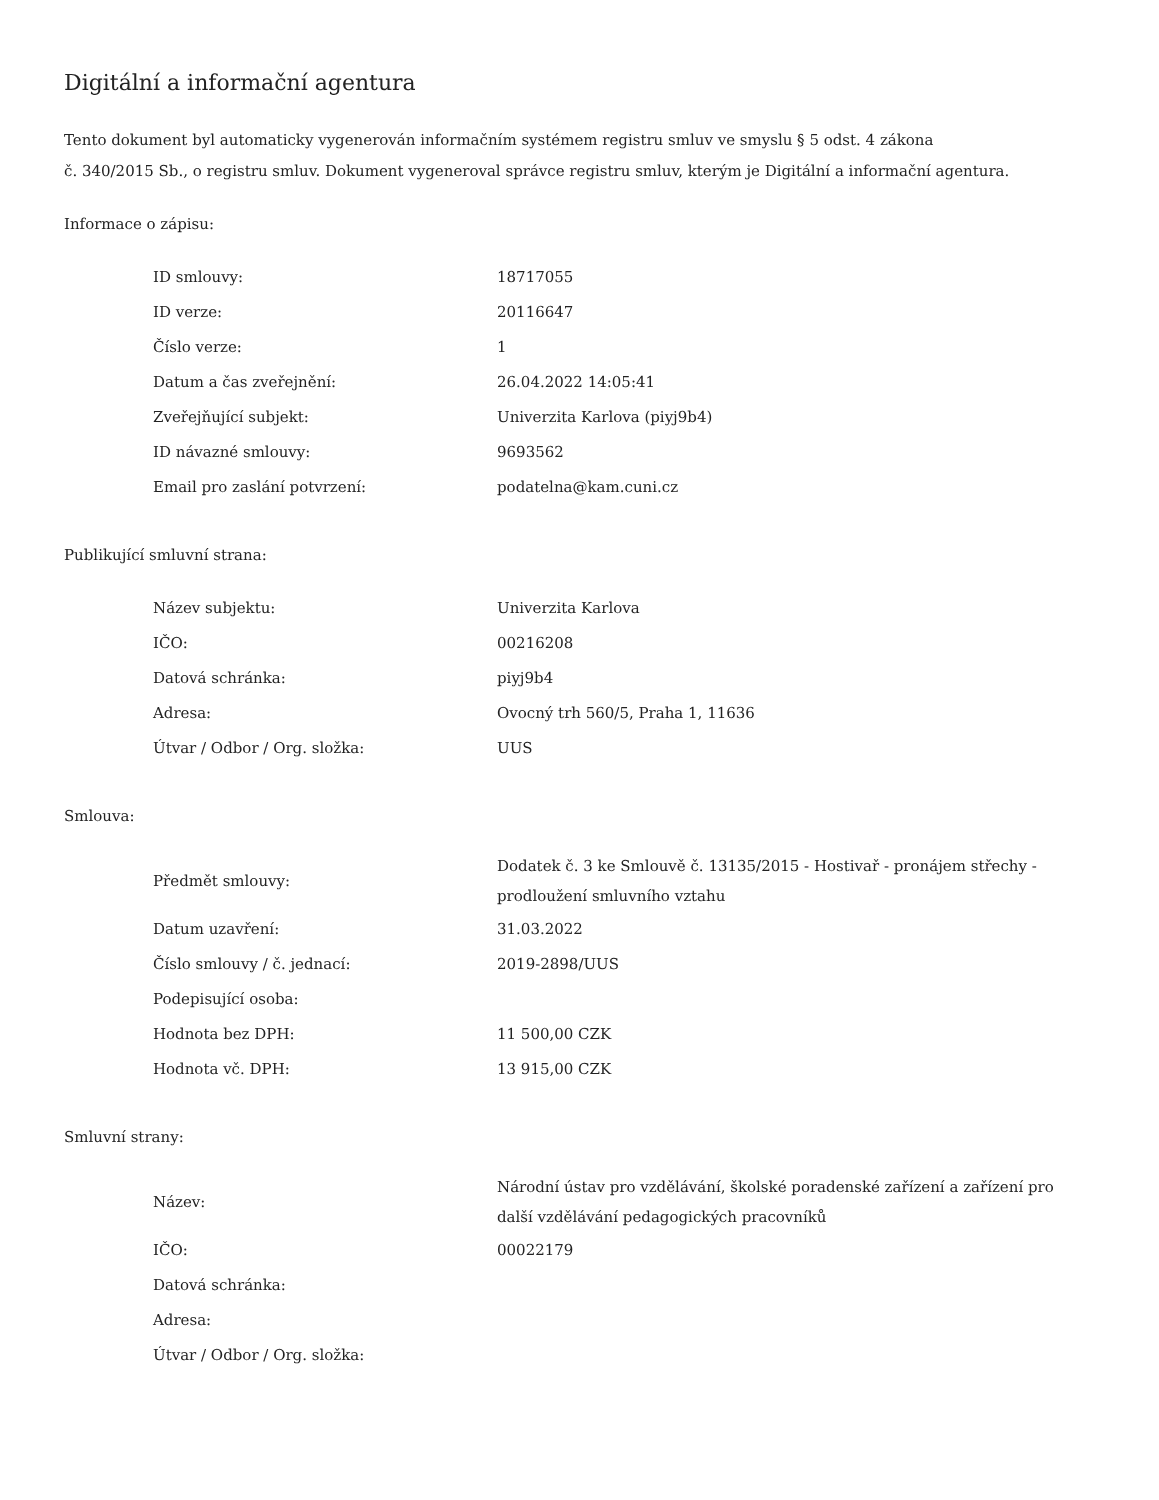Digitální a informační agentura
Tento dokument byl automaticky vygenerován informačním systémem registru smluv ve smyslu § 5 odst. 4 zákona
č. 340/2015 Sb., o registru smluv. Dokument vygeneroval správce registru smluv, kterým je Digitální a informační agentura.
Informace o zápisu:
| ID smlouvy: | 18717055 |
| ID verze: | 20116647 |
| Číslo verze: | 1 |
| Datum a čas zveřejnění: | 26.04.2022 14:05:41 |
| Zveřejňující subjekt: | Univerzita Karlova (piyj9b4) |
| ID návazné smlouvy: | 9693562 |
| Email pro zaslání potvrzení: | podatelna@kam.cuni.cz |
Publikující smluvní strana:
| Název subjektu: | Univerzita Karlova |
| IČO: | 00216208 |
| Datová schránka: | piyj9b4 |
| Adresa: | Ovocný trh 560/5, Praha 1, 11636 |
| Útvar / Odbor / Org. složka: | UUS |
Smlouva:
| Předmět smlouvy: | Dodatek č. 3 ke Smlouvě č. 13135/2015 - Hostivař - pronájem střechy - prodloužení smluvního vztahu |
| Datum uzavření: | 31.03.2022 |
| Číslo smlouvy / č. jednací: | 2019-2898/UUS |
| Podepisující osoba: | |
| Hodnota bez DPH: | 11 500,00 CZK |
| Hodnota vč. DPH: | 13 915,00 CZK |
Smluvní strany:
| Název: | Národní ústav pro vzdělávání, školské poradenské zařízení a zařízení pro další vzdělávání pedagogických pracovníků |
| IČO: | 00022179 |
| Datová schránka: | |
| Adresa: | |
| Útvar / Odbor / Org. složka: | |